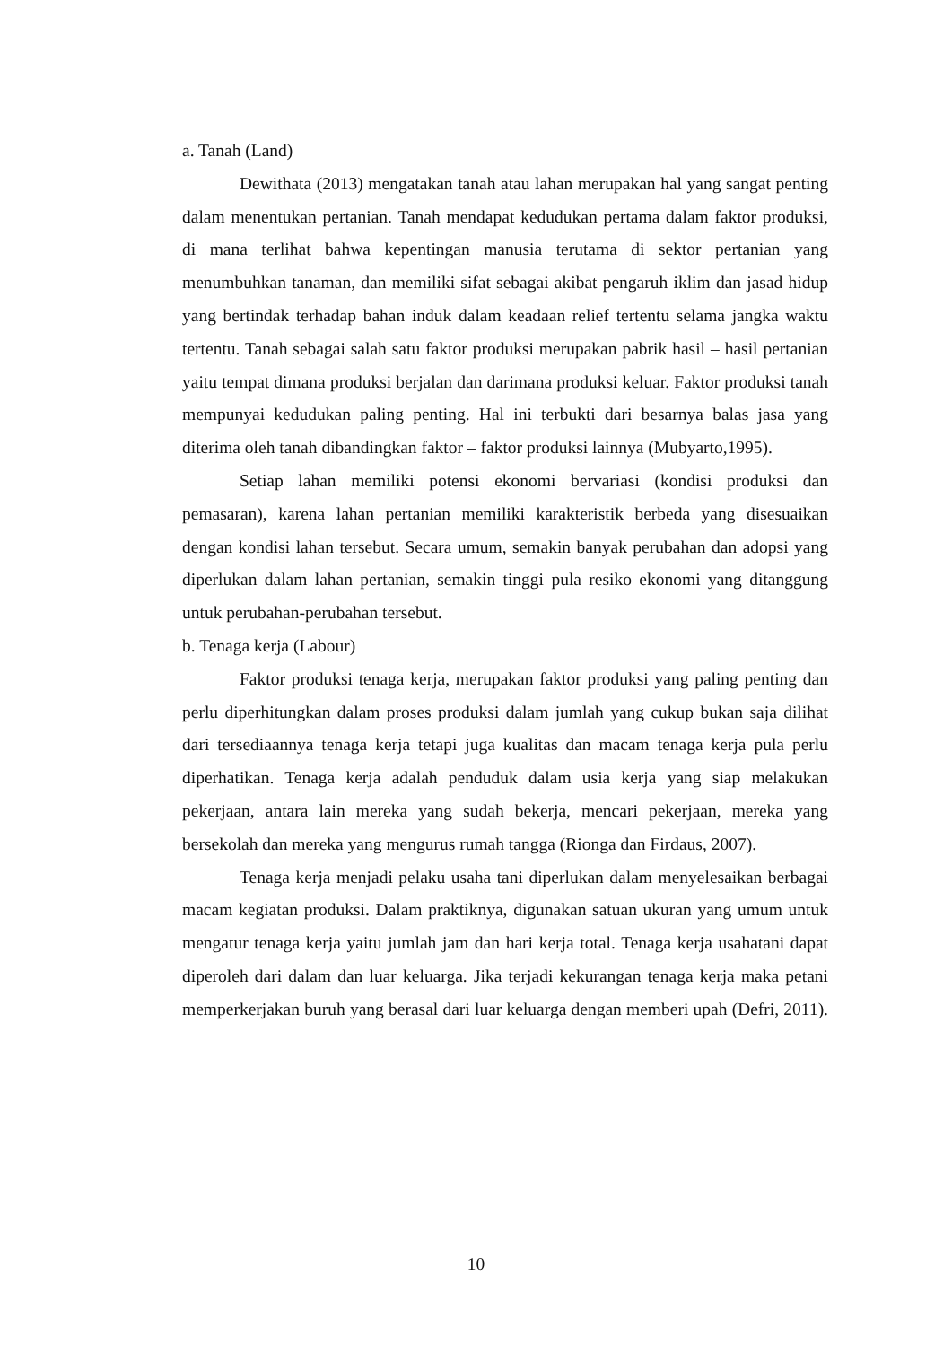a. Tanah (Land)
Dewithata (2013) mengatakan tanah atau lahan merupakan hal yang sangat penting dalam menentukan pertanian. Tanah mendapat kedudukan pertama dalam faktor produksi, di mana terlihat bahwa kepentingan manusia terutama di sektor pertanian yang menumbuhkan tanaman, dan memiliki sifat sebagai akibat pengaruh iklim dan jasad hidup yang bertindak terhadap bahan induk dalam keadaan relief tertentu selama jangka waktu tertentu. Tanah sebagai salah satu faktor produksi merupakan pabrik hasil – hasil pertanian yaitu tempat dimana produksi berjalan dan darimana produksi keluar. Faktor produksi tanah mempunyai kedudukan paling penting. Hal ini terbukti dari besarnya balas jasa yang diterima oleh tanah dibandingkan faktor – faktor produksi lainnya (Mubyarto,1995).
Setiap lahan memiliki potensi ekonomi bervariasi (kondisi produksi dan pemasaran), karena lahan pertanian memiliki karakteristik berbeda yang disesuaikan dengan kondisi lahan tersebut. Secara umum, semakin banyak perubahan dan adopsi yang diperlukan dalam lahan pertanian, semakin tinggi pula resiko ekonomi yang ditanggung untuk perubahan-perubahan tersebut.
b. Tenaga kerja (Labour)
Faktor produksi tenaga kerja, merupakan faktor produksi yang paling penting dan perlu diperhitungkan dalam proses produksi dalam jumlah yang cukup bukan saja dilihat dari tersediaannya tenaga kerja tetapi juga kualitas dan macam tenaga kerja pula perlu diperhatikan. Tenaga kerja adalah penduduk dalam usia kerja yang siap melakukan pekerjaan, antara lain mereka yang sudah bekerja, mencari pekerjaan, mereka yang bersekolah dan mereka yang mengurus rumah tangga (Rionga dan Firdaus, 2007).
Tenaga kerja menjadi pelaku usaha tani diperlukan dalam menyelesaikan berbagai macam kegiatan produksi. Dalam praktiknya, digunakan satuan ukuran yang umum untuk mengatur tenaga kerja yaitu jumlah jam dan hari kerja total. Tenaga kerja usahatani dapat diperoleh dari dalam dan luar keluarga. Jika terjadi kekurangan tenaga kerja maka petani memperkerjakan buruh yang berasal dari luar keluarga dengan memberi upah (Defri, 2011).
10